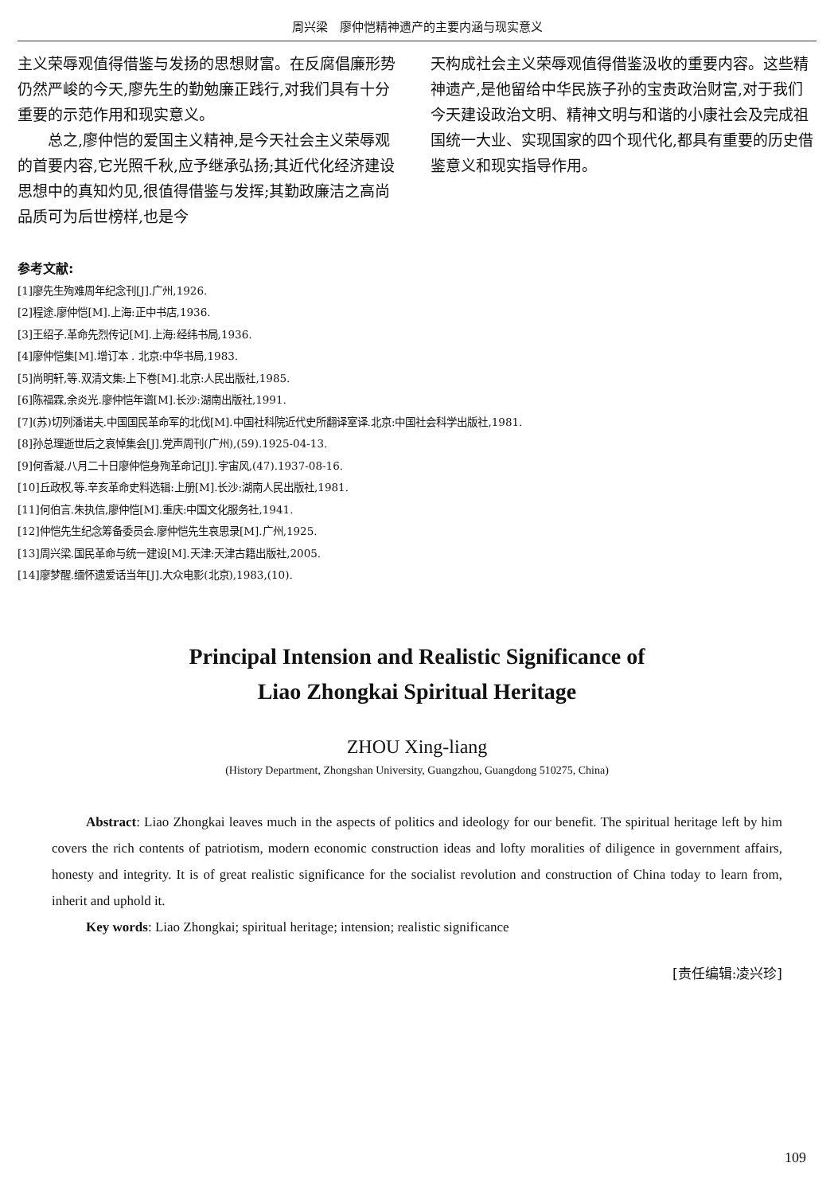周兴梁　廖仲恺精神遗产的主要内涵与现实意义
主义荣辱观值得借鉴与发扬的思想财富。在反腐倡廉形势仍然严峻的今天,廖先生的勤勉廉正践行,对我们具有十分重要的示范作用和现实意义。
总之,廖仲恺的爱国主义精神,是今天社会主义荣辱观的首要内容,它光照千秋,应予继承弘扬;其近代化经济建设思想中的真知灼见,很值得借鉴与发挥;其勤政廉洁之高尚品质可为后世榜样,也是今
天构成社会主义荣辱观值得借鉴汲收的重要内容。这些精神遗产,是他留给中华民族子孙的宝贵政治财富,对于我们今天建设政治文明、精神文明与和谐的小康社会及完成祖国统一大业、实现国家的四个现代化,都具有重要的历史借鉴意义和现实指导作用。
参考文献:
[1]廖先生殉难周年纪念刊[J].广州,1926.
[2]程途.廖仲恺[M].上海:正中书店,1936.
[3]王绍子.革命先烈传记[M].上海:经纬书局,1936.
[4]廖仲恺集[M].增订本 . 北京:中华书局,1983.
[5]尚明轩,等.双清文集:上下卷[M].北京:人民出版社,1985.
[6]陈福霖,余炎光.廖仲恺年谱[M].长沙:湖南出版社,1991.
[7](苏)切列潘诺夫.中国国民革命军的北伐[M].中国社科院近代史所翻译室译.北京:中国社会科学出版社,1981.
[8]孙总理逝世后之哀悼集会[J].党声周刊(广州),(59).1925-04-13.
[9]何香凝.八月二十日廖仲恺身殉革命记[J].宇宙风,(47).1937-08-16.
[10]丘政权,等.辛亥革命史料选辑:上册[M].长沙:湖南人民出版社,1981.
[11]何伯言.朱执信,廖仲恺[M].重庆:中国文化服务社,1941.
[12]仲恺先生纪念筹备委员会.廖仲恺先生哀思录[M].广州,1925.
[13]周兴梁.国民革命与统一建设[M].天津:天津古籍出版社,2005.
[14]廖梦醒.缅怀遗爱话当年[J].大众电影(北京),1983,(10).
Principal Intension and Realistic Significance of
Liao Zhongkai Spiritual Heritage
ZHOU Xing-liang
(History Department, Zhongshan University, Guangzhou, Guangdong 510275, China)
Abstract: Liao Zhongkai leaves much in the aspects of politics and ideology for our benefit. The spiritual heritage left by him covers the rich contents of patriotism, modern economic construction ideas and lofty moralities of diligence in government affairs, honesty and integrity. It is of great realistic significance for the socialist revolution and construction of China today to learn from, inherit and uphold it.
Key words: Liao Zhongkai; spiritual heritage; intension; realistic significance
[责任编辑:凌兴珍]
109